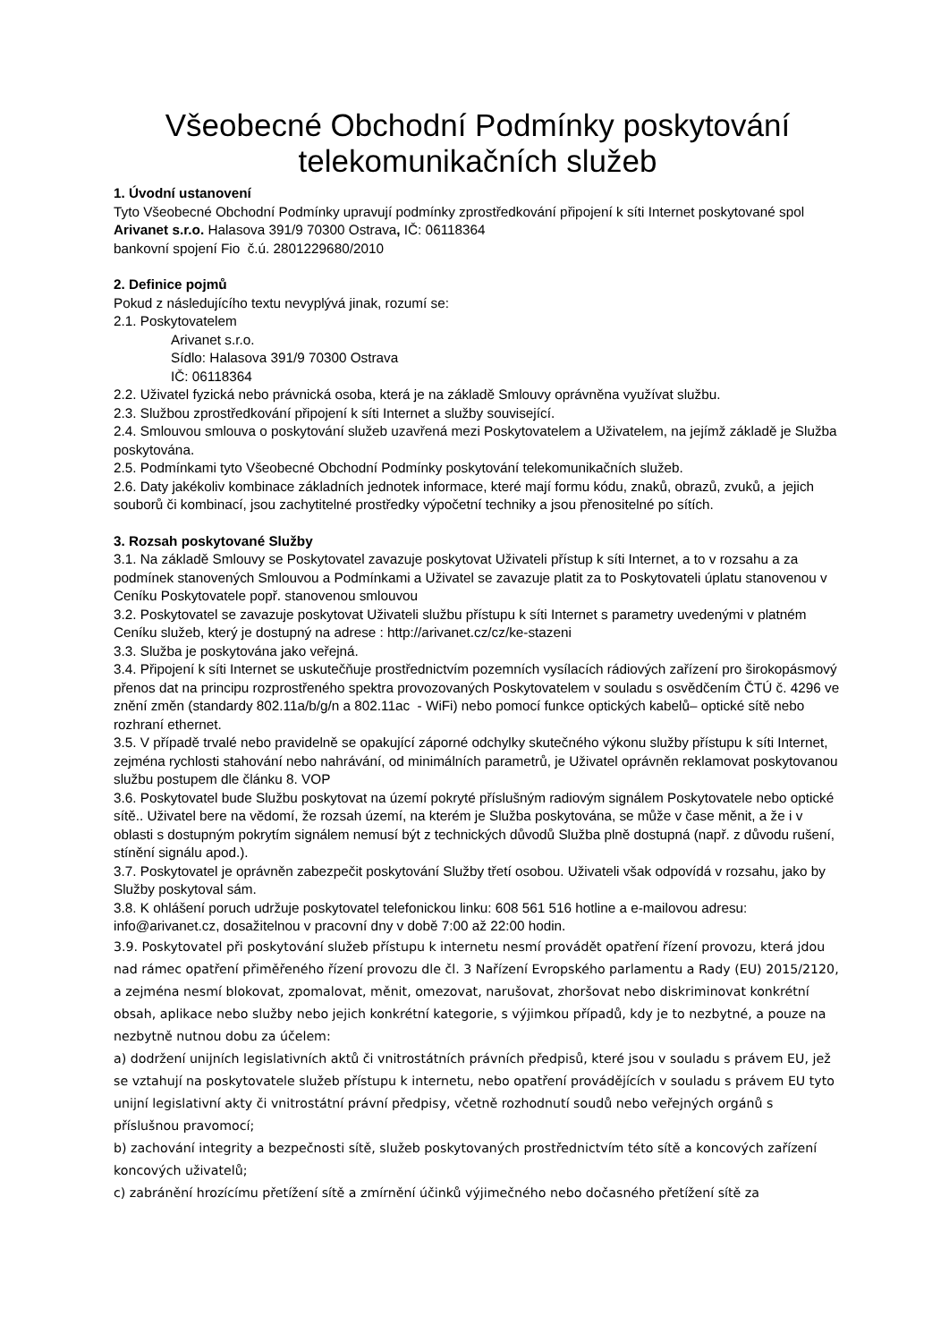Všeobecné Obchodní Podmínky poskytování telekomunikačních služeb
1. Úvodní ustanovení
Tyto Všeobecné Obchodní Podmínky upravují podmínky zprostředkování připojení k síti Internet poskytované spol Arivanet s.r.o. Halasova 391/9 70300 Ostrava, IČ: 06118364
bankovní spojení Fio č.ú. 2801229680/2010
2. Definice pojmů
Pokud z následujícího textu nevyplývá jinak, rozumí se:
2.1. Poskytovatelem
Arivanet s.r.o.
Sídlo: Halasova 391/9 70300 Ostrava
IČ: 06118364
2.2. Uživatel fyzická nebo právnická osoba, která je na základě Smlouvy oprávněna využívat službu.
2.3. Službou zprostředkování připojení k síti Internet a služby související.
2.4. Smlouvou smlouva o poskytování služeb uzavřená mezi Poskytovatelem a Uživatelem, na jejímž základě je Služba poskytována.
2.5. Podmínkami tyto Všeobecné Obchodní Podmínky poskytování telekomunikačních služeb.
2.6. Daty jakékoliv kombinace základních jednotek informace, které mají formu kódu, znaků, obrazů, zvuků, a jejich souborů či kombinací, jsou zachytitelné prostředky výpočetní techniky a jsou přenositelné po sítích.
3. Rozsah poskytované Služby
3.1. Na základě Smlouvy se Poskytovatel zavazuje poskytovat Uživateli přístup k síti Internet, a to v rozsahu a za podmínek stanovených Smlouvou a Podmínkami a Uživatel se zavazuje platit za to Poskytovateli úplatu stanovenou v Ceníku Poskytovatele popř. stanovenou smlouvou
3.2. Poskytovatel se zavazuje poskytovat Uživateli službu přístupu k síti Internet s parametry uvedenými v platném Ceníku služeb, který je dostupný na adrese : http://arivanet.cz/cz/ke-stazeni
3.3. Služba je poskytována jako veřejná.
3.4. Připojení k síti Internet se uskutečňuje prostřednictvím pozemních vysílacích rádiových zařízení pro širokopásmový přenos dat na principu rozprostřeného spektra provozovaných Poskytovatelem v souladu s osvědčením ČTÚ č. 4296 ve znění změn (standardy 802.11a/b/g/n a 802.11ac - WiFi) nebo pomocí funkce optických kabelů– optické sítě nebo rozhraní ethernet.
3.5. V případě trvalé nebo pravidelně se opakující záporné odchylky skutečného výkonu služby přístupu k síti Internet, zejména rychlosti stahování nebo nahrávání, od minimálních parametrů, je Uživatel oprávněn reklamovat poskytovanou službu postupem dle článku 8. VOP
3.6. Poskytovatel bude Službu poskytovat na území pokryté příslušným radiovým signálem Poskytovatele nebo optické sítě.. Uživatel bere na vědomí, že rozsah území, na kterém je Služba poskytována, se může v čase měnit, a že i v oblasti s dostupným pokrytím signálem nemusí být z technických důvodů Služba plně dostupná (např. z důvodu rušení, stínění signálu apod.).
3.7. Poskytovatel je oprávněn zabezpečit poskytování Služby třetí osobou. Uživateli však odpovídá v rozsahu, jako by Služby poskytoval sám.
3.8. K ohlášení poruch udržuje poskytovatel telefonickou linku: 608 561 516 hotline a e-mailovou adresu: info@arivanet.cz, dosažitelnou v pracovní dny v době 7:00 až 22:00 hodin.
3.9. Poskytovatel při poskytování služeb přístupu k internetu nesmí provádět opatření řízení provozu, která jdou nad rámec opatření přiměřeného řízení provozu dle čl. 3 Nařízení Evropského parlamentu a Rady (EU) 2015/2120, a zejména nesmí blokovat, zpomalovat, měnit, omezovat, narušovat, zhoršovat nebo diskriminovat konkrétní obsah, aplikace nebo služby nebo jejich konkrétní kategorie, s výjimkou případů, kdy je to nezbytné, a pouze na nezbytně nutnou dobu za účelem:
a) dodržení unijních legislativních aktů či vnitrostátních právních předpisů, které jsou v souladu s právem EU, jež se vztahují na poskytovatele služeb přístupu k internetu, nebo opatření provádějících v souladu s právem EU tyto unijní legislativní akty či vnitrostátní právní předpisy, včetně rozhodnutí soudů nebo veřejných orgánů s příslušnou pravomocí;
b) zachování integrity a bezpečnosti sítě, služeb poskytovaných prostřednictvím této sítě a koncových zařízení koncových uživatelů;
c) zabránění hrozícímu přetížení sítě a zmírnění účinků výjimečného nebo dočasného přetížení sítě za